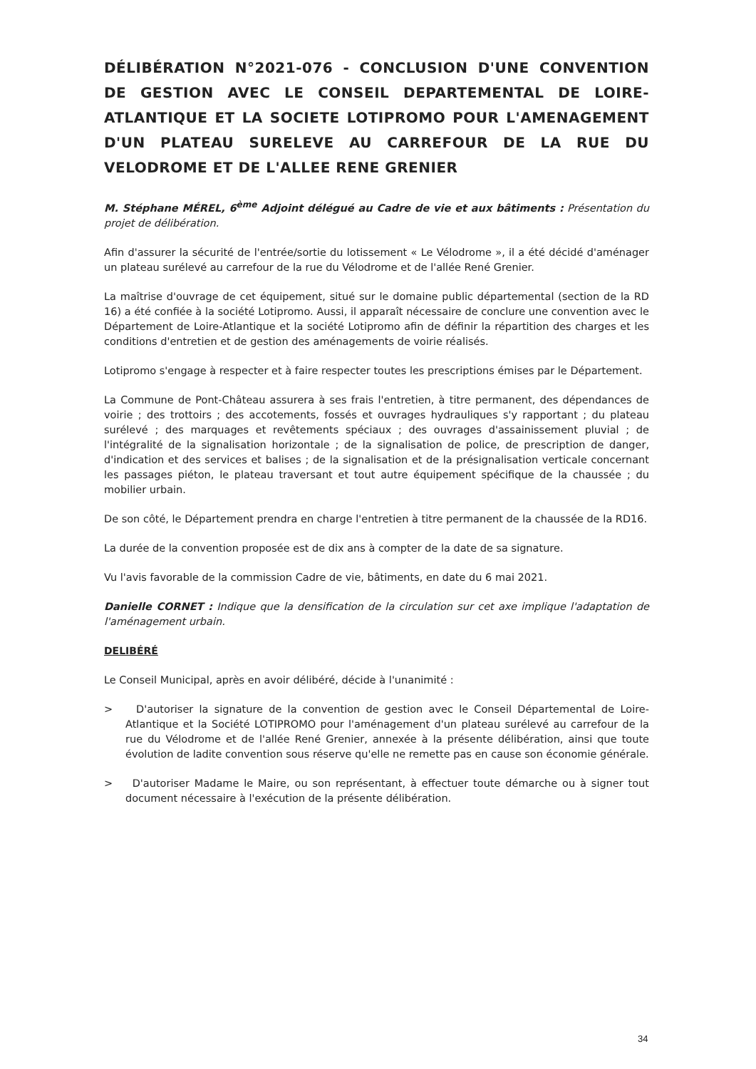DÉLIBÉRATION N°2021-076 - CONCLUSION D'UNE CONVENTION DE GESTION AVEC LE CONSEIL DEPARTEMENTAL DE LOIRE-ATLANTIQUE ET LA SOCIETE LOTIPROMO POUR L'AMENAGEMENT D'UN PLATEAU SURELEVE AU CARREFOUR DE LA RUE DU VELODROME ET DE L'ALLEE RENE GRENIER
M. Stéphane MÉREL, 6<sup>ème</sup> Adjoint délégué au Cadre de vie et aux bâtiments : Présentation du projet de délibération.
Afin d'assurer la sécurité de l'entrée/sortie du lotissement « Le Vélodrome », il a été décidé d'aménager un plateau surélevé au carrefour de la rue du Vélodrome et de l'allée René Grenier.
La maîtrise d'ouvrage de cet équipement, situé sur le domaine public départemental (section de la RD 16) a été confiée à la société Lotipromo. Aussi, il apparaît nécessaire de conclure une convention avec le Département de Loire-Atlantique et la société Lotipromo afin de définir la répartition des charges et les conditions d'entretien et de gestion des aménagements de voirie réalisés.
Lotipromo s'engage à respecter et à faire respecter toutes les prescriptions émises par le Département.
La Commune de Pont-Château assurera à ses frais l'entretien, à titre permanent, des dépendances de voirie ; des trottoirs ; des accotements, fossés et ouvrages hydrauliques s'y rapportant ; du plateau surélevé ; des marquages et revêtements spéciaux ; des ouvrages d'assainissement pluvial ; de l'intégralité de la signalisation horizontale ; de la signalisation de police, de prescription de danger, d'indication et des services et balises ; de la signalisation et de la présignalisation verticale concernant les passages piéton, le plateau traversant et tout autre équipement spécifique de la chaussée ; du mobilier urbain.
De son côté, le Département prendra en charge l'entretien à titre permanent de la chaussée de la RD16.
La durée de la convention proposée est de dix ans à compter de la date de sa signature.
Vu l'avis favorable de la commission Cadre de vie, bâtiments, en date du 6 mai 2021.
Danielle CORNET : Indique que la densification de la circulation sur cet axe implique l'adaptation de l'aménagement urbain.
DELIBÉRÉ
Le Conseil Municipal, après en avoir délibéré, décide à l'unanimité :
> D'autoriser la signature de la convention de gestion avec le Conseil Départemental de Loire-Atlantique et la Société LOTIPROMO pour l'aménagement d'un plateau surélevé au carrefour de la rue du Vélodrome et de l'allée René Grenier, annexée à la présente délibération, ainsi que toute évolution de ladite convention sous réserve qu'elle ne remette pas en cause son économie générale.
> D'autoriser Madame le Maire, ou son représentant, à effectuer toute démarche ou à signer tout document nécessaire à l'exécution de la présente délibération.
34